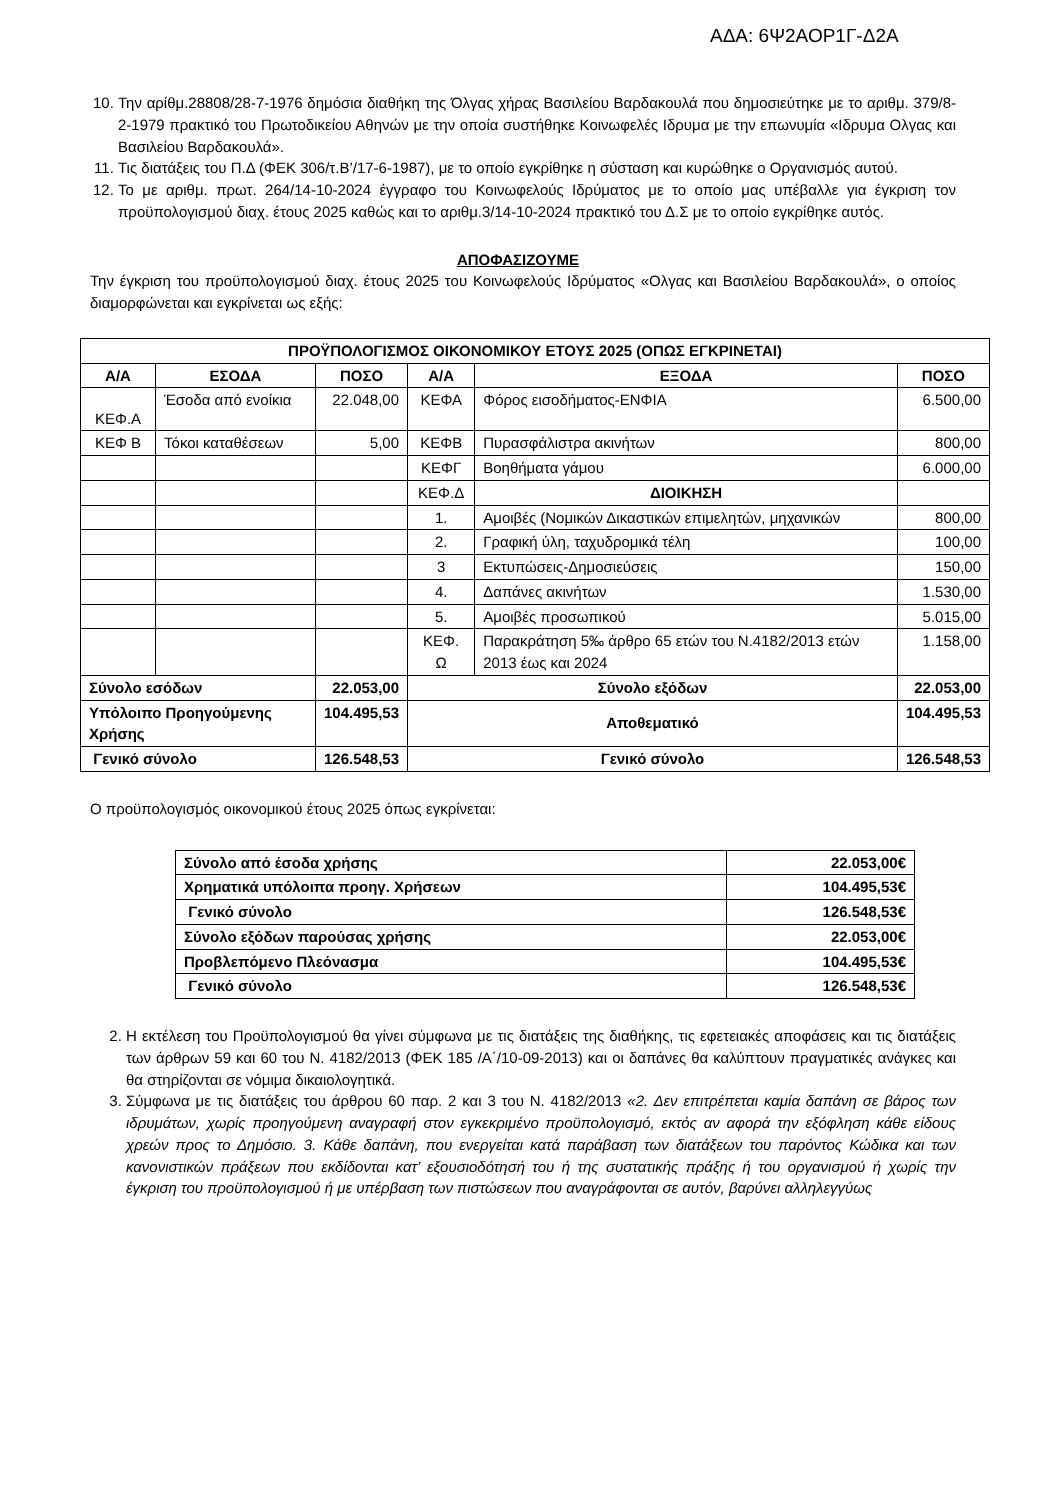ΑΔΑ: 6Ψ2ΑΟΡ1Γ-Δ2Α
10. Την αρίθμ.28808/28-7-1976 δημόσια διαθήκη της Όλγας χήρας Βασιλείου Βαρδακουλά που δημοσιεύτηκε με το αριθμ. 379/8-2-1979 πρακτικό του Πρωτοδικείου Αθηνών με την οποία συστήθηκε Κοινωφελές Ιδρυμα με την επωνυμία «Ιδρυμα Ολγας και Βασιλείου Βαρδακουλά».
11. Τις διατάξεις του Π.Δ (ΦΕΚ 306/τ.Β’/17-6-1987), με το οποίο εγκρίθηκε η σύσταση και κυρώθηκε ο Οργανισμός αυτού.
12. Το με αριθμ. πρωτ. 264/14-10-2024 έγγραφο του Κοινωφελούς Ιδρύματος με το οποίο μας υπέβαλλε για έγκριση τον προϋπολογισμού διαχ. έτους 2025 καθώς και το αριθμ.3/14-10-2024 πρακτικό του Δ.Σ με το οποίο εγκρίθηκε αυτός.
ΑΠΟΦΑΣΙΖΟΥΜΕ
Την έγκριση του προϋπολογισμού διαχ. έτους 2025 του Κοινωφελούς Ιδρύματος «Ολγας και Βασιλείου Βαρδακουλά», ο οποίος διαμορφώνεται και εγκρίνεται ως εξής:
| ΠΡΟΫΠΟΛΟΓΙΣΜΟΣ ΟΙΚΟΝΟΜΙΚΟΥ ΕΤΟΥΣ 2025 (ΟΠΩΣ ΕΓΚΡΙΝΕΤΑΙ) | | | | | |
| --- | --- | --- | --- | --- | --- |
| Α/Α | ΕΣΟΔΑ | ΠΟΣΟ | Α/Α | ΕΞΟΔΑ | ΠΟΣΟ |
| ΚΕΦ.Α | Έσοδα από ενοίκια | 22.048,00 | ΚΕΦΑ | Φόρος εισοδήματος-ΕΝΦΙΑ | 6.500,00 |
| ΚΕΦ Β | Τόκοι καταθέσεων | 5,00 | ΚΕΦΒ | Πυρασφάλιστρα ακινήτων | 800,00 |
| | | | ΚΕΦΓ | Βοηθήματα γάμου | 6.000,00 |
| | | | ΚΕΦ.Δ | ΔΙΟΙΚΗΣΗ | |
| | | | 1. | Αμοιβές (Νομικών Δικαστικών επιμελητών, μηχανικών | 800,00 |
| | | | 2. | Γραφική ύλη, ταχυδρομικά τέλη | 100,00 |
| | | | 3 | Εκτυπώσεις-Δημοσιεύσεις | 150,00 |
| | | | 4. | Δαπάνες ακινήτων | 1.530,00 |
| | | | 5. | Αμοιβές προσωπικού | 5.015,00 |
| | | | ΚΕΦ. Ω | Παρακράτηση 5‰ άρθρο 65 ετών του Ν.4182/2013 ετών 2013 έως και 2024 | 1.158,00 |
| Σύνολο εσόδων | | 22.053,00 | Σύνολο εξόδων | | 22.053,00 |
| Υπόλοιπο Προηγούμενης Χρήσης | | 104.495,53 | Αποθεματικό | | 104.495,53 |
| Γενικό σύνολο | | 126.548,53 | Γενικό σύνολο | | 126.548,53 |
Ο προϋπολογισμός οικονομικού έτους 2025 όπως εγκρίνεται:
| Σύνολο από έσοδα χρήσης | 22.053,00€ |
| Χρηματικά υπόλοιπα προηγ. Χρήσεων | 104.495,53€ |
| Γενικό σύνολο | 126.548,53€ |
| Σύνολο εξόδων παρούσας χρήσης | 22.053,00€ |
| Προβλεπόμενο Πλεόνασμα | 104.495,53€ |
| Γενικό σύνολο | 126.548,53€ |
2. Η εκτέλεση του Προϋπολογισμού θα γίνει σύμφωνα με τις διατάξεις της διαθήκης, τις εφετειακές αποφάσεις και τις διατάξεις των άρθρων 59 και 60 του Ν. 4182/2013 (ΦΕΚ 185 /Α΄/10-09-2013) και οι δαπάνες θα καλύπτουν πραγματικές ανάγκες και θα στηρίζονται σε νόμιμα δικαιολογητικά.
3. Σύμφωνα με τις διατάξεις του άρθρου 60 παρ. 2 και 3 του Ν. 4182/2013 «2. Δεν επιτρέπεται καμία δαπάνη σε βάρος των ιδρυμάτων, χωρίς προηγούμενη αναγραφή στον εγκεκριμένο προϋπολογισμό, εκτός αν αφορά την εξόφληση κάθε είδους χρεών προς το Δημόσιο. 3. Κάθε δαπάνη, που ενεργείται κατά παράβαση των διατάξεων του παρόντος Κώδικα και των κανονιστικών πράξεων που εκδίδονται κατ’ εξουσιοδότησή του ή της συστατικής πράξης ή του οργανισμού ή χωρίς την έγκριση του προϋπολογισμού ή με υπέρβαση των πιστώσεων που αναγράφονται σε αυτόν, βαρύνει αλληλεγγύως